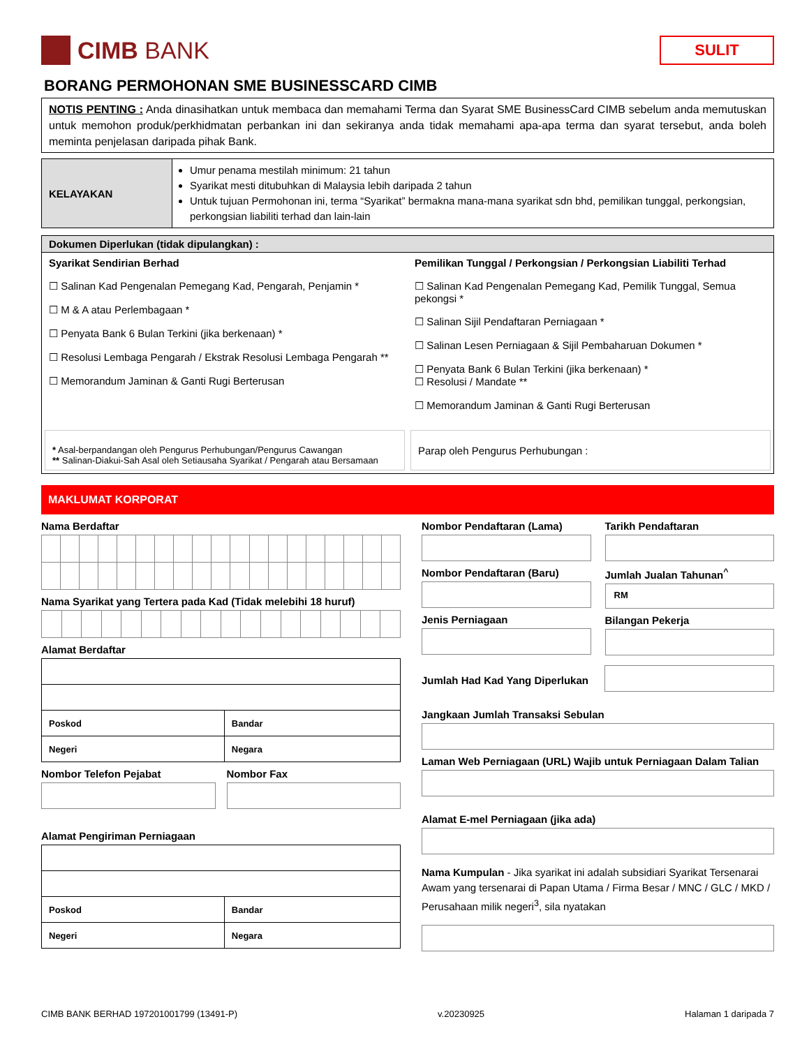CIMB BANK
SULIT
BORANG PERMOHONAN SME BUSINESSCARD CIMB
NOTIS PENTING : Anda dinasihatkan untuk membaca dan memahami Terma dan Syarat SME BusinessCard CIMB sebelum anda memutuskan untuk memohon produk/perkhidmatan perbankan ini dan sekiranya anda tidak memahami apa-apa terma dan syarat tersebut, anda boleh meminta penjelasan daripada pihak Bank.
| KELAYAKAN | Umur penama mestilah minimum: 21 tahun Syarikat mesti ditubuhkan di Malaysia lebih daripada 2 tahun Untuk tujuan Permohonan ini, terma “Syarikat” bermakna mana-mana syarikat sdn bhd, pemilikan tunggal, perkongsian, perkongsian liabiliti terhad dan lain-lain |
Dokumen Diperlukan (tidak dipulangkan) :
Syarikat Sendirian Berhad
☐ Salinan Kad Pengenalan Pemegang Kad, Pengarah, Penjamin *
☐ M & A atau Perlembagaan *
☐ Penyata Bank 6 Bulan Terkini (jika berkenaan) *
☐ Resolusi Lembaga Pengarah / Ekstrak Resolusi Lembaga Pengarah **
☐ Memorandum Jaminan & Ganti Rugi Berterusan
Pemilikan Tunggal / Perkongsian / Perkongsian Liabiliti Terhad
☐ Salinan Kad Pengenalan Pemegang Kad, Pemilik Tunggal, Semua pekongsi *
☐ Salinan Sijil Pendaftaran Perniagaan *
☐ Salinan Lesen Perniagaan & Sijil Pembaharuan Dokumen *
☐ Penyata Bank 6 Bulan Terkini (jika berkenaan) *
☐ Resolusi / Mandate **
☐ Memorandum Jaminan & Ganti Rugi Berterusan
* Asal-berpandangan oleh Pengurus Perhubungan/Pengurus Cawangan
** Salinan-Diakui-Sah Asal oleh Setiausaha Syarikat / Pengarah atau Bersamaan
Parap oleh Pengurus Perhubungan :
MAKLUMAT KORPORAT
Nama Berdaftar
Nama Syarikat yang Tertera pada Kad (Tidak melebihi 18 huruf)
Alamat Berdaftar
| Poskod | Bandar |
| Negeri | Negara |
Nombor Telefon Pejabat Nombor Fax
Alamat Pengiriman Perniagaan
| Poskod | Bandar |
| Negeri | Negara |
Nombor Pendaftaran (Lama)
Nombor Pendaftaran (Baru)
Jenis Perniagaan
Tarikh Pendaftaran
Jumlah Jualan Tahunan<sup>^</sup>
RM
Bilangan Pekerja
Jumlah Had Kad Yang Diperlukan
Jangkaan Jumlah Transaksi Sebulan
Laman Web Perniagaan (URL) Wajib untuk Perniagaan Dalam Talian
Alamat E-mel Perniagaan (jika ada)
Nama Kumpulan - Jika syarikat ini adalah subsidiari Syarikat Tersenarai Awam yang tersenarai di Papan Utama / Firma Besar / MNC / GLC / MKD / Perusahaan milik negeri<sup>3</sup>, sila nyatakan
CIMB BANK BERHAD 197201001799 (13491-P) v.20230925 Halaman 1 daripada 7